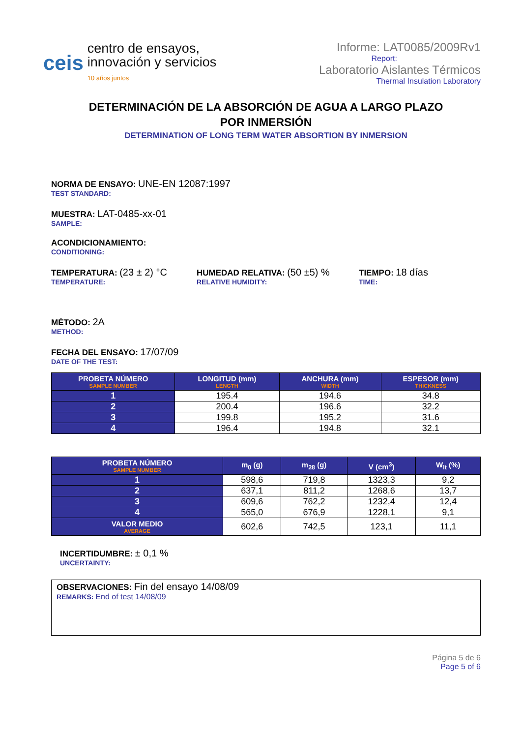ceis
centro de ensayos,
innovación y servicios
10 años juntos
Informe: LAT0085/2009Rv1
Report:
Laboratorio Aislantes Térmicos
Thermal Insulation Laboratory
DETERMINACIÓN DE LA ABSORCIÓN DE AGUA A LARGO PLAZO
POR INMERSIÓN
DETERMINATION OF LONG TERM WATER ABSORTION BY INMERSION
NORMA DE ENSAYO: UNE-EN 12087:1997
TEST STANDARD:
MUESTRA: LAT-0485-xx-01
SAMPLE:
ACONDICIONAMIENTO:
CONDITIONING:
TEMPERATURA: (23 ± 2) °C
TEMPERATURE:
HUMEDAD RELATIVA: (50 ±5) %
RELATIVE HUMIDITY:
TIEMPO: 18 días
TIME:
MÉTODO: 2A
METHOD:
FECHA DEL ENSAYO: 17/07/09
DATE OF THE TEST:
| PROBETA NÚMERO SAMPLE NUMBER | LONGITUD (mm) LENGTH | ANCHURA (mm) WIDTH | ESPESOR (mm) THICKNESS |
| --- | --- | --- | --- |
| 1 | 195.4 | 194.6 | 34.8 |
| 2 | 200.4 | 196.6 | 32.2 |
| 3 | 199.8 | 195.2 | 31.6 |
| 4 | 196.4 | 194.8 | 32.1 |
| PROBETA NÚMERO SAMPLE NUMBER | m<sub>0</sub> (g) | m<sub>28</sub> (g) | V (cm<sup>3</sup>) | W<sub>lt</sub> (%) |
| --- | --- | --- | --- | --- |
| 1 | 598,6 | 719,8 | 1323,3 | 9,2 |
| 2 | 637,1 | 811,2 | 1268,6 | 13,7 |
| 3 | 609,6 | 762,2 | 1232,4 | 12,4 |
| 4 | 565,0 | 676,9 | 1228,1 | 9,1 |
| VALOR MEDIO AVERAGE | 602,6 | 742,5 | 123,1 | 11,1 |
INCERTIDUMBRE: ± 0,1 %
UNCERTAINTY:
OBSERVACIONES: Fin del ensayo 14/08/09
REMARKS: End of test 14/08/09
Página 5 de 6
Page 5 of 6